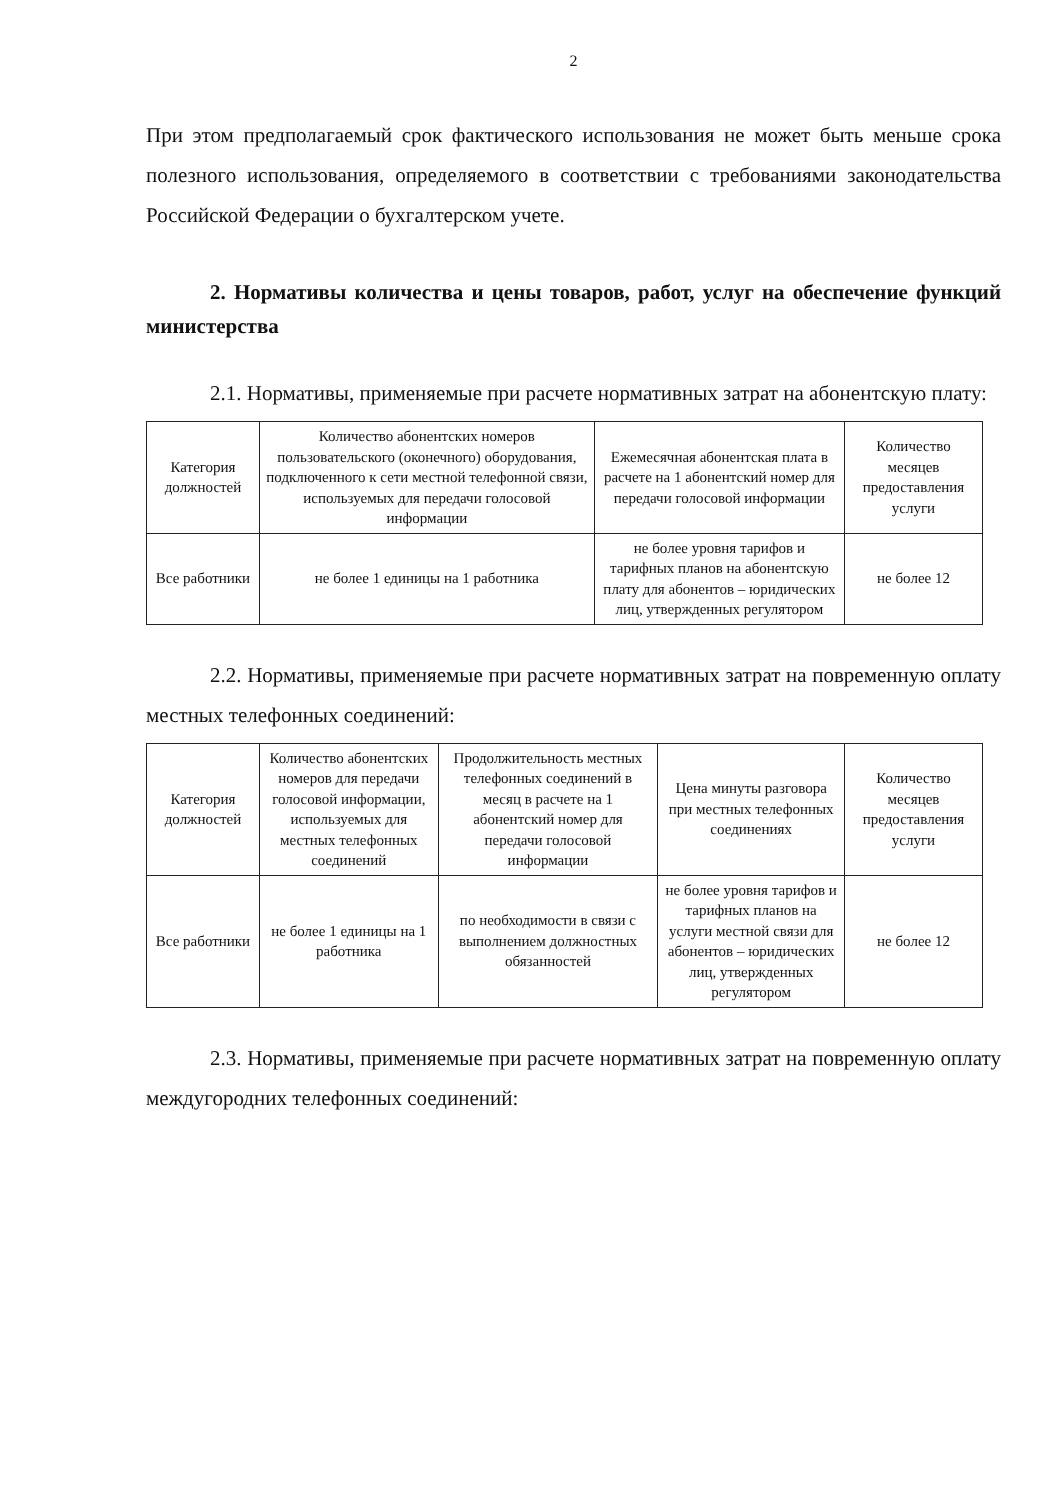2
При этом предполагаемый срок фактического использования не может быть меньше срока полезного использования, определяемого в соответствии с требованиями законодательства Российской Федерации о бухгалтерском учете.
2. Нормативы количества и цены товаров, работ, услуг на обеспечение функций министерства
2.1. Нормативы, применяемые при расчете нормативных затрат на абонентскую плату:
| Категория должностей | Количество абонентских номеров пользовательского (оконечного) оборудования, подключенного к сети местной телефонной связи, используемых для передачи голосовой информации | Ежемесячная абонентская плата в расчете на 1 абонентский номер для передачи голосовой информации | Количество месяцев предоставления услуги |
| Все работники | не более 1 единицы на 1 работника | не более уровня тарифов и тарифных планов на абонентскую плату для абонентов – юридических лиц, утвержденных регулятором | не более 12 |
2.2. Нормативы, применяемые при расчете нормативных затрат на повременную оплату местных телефонных соединений:
| Категория должностей | Количество абонентских номеров для передачи голосовой информации, используемых для местных телефонных соединений | Продолжительность местных телефонных соединений в месяц в расчете на 1 абонентский номер для передачи голосовой информации | Цена минуты разговора при местных телефонных соединениях | Количество месяцев предоставления услуги |
| Все работники | не более 1 единицы на 1 работника | по необходимости в связи с выполнением должностных обязанностей | не более уровня тарифов и тарифных планов на услуги местной связи для абонентов – юридических лиц, утвержденных регулятором | не более 12 |
2.3. Нормативы, применяемые при расчете нормативных затрат на повременную оплату междугородних телефонных соединений: